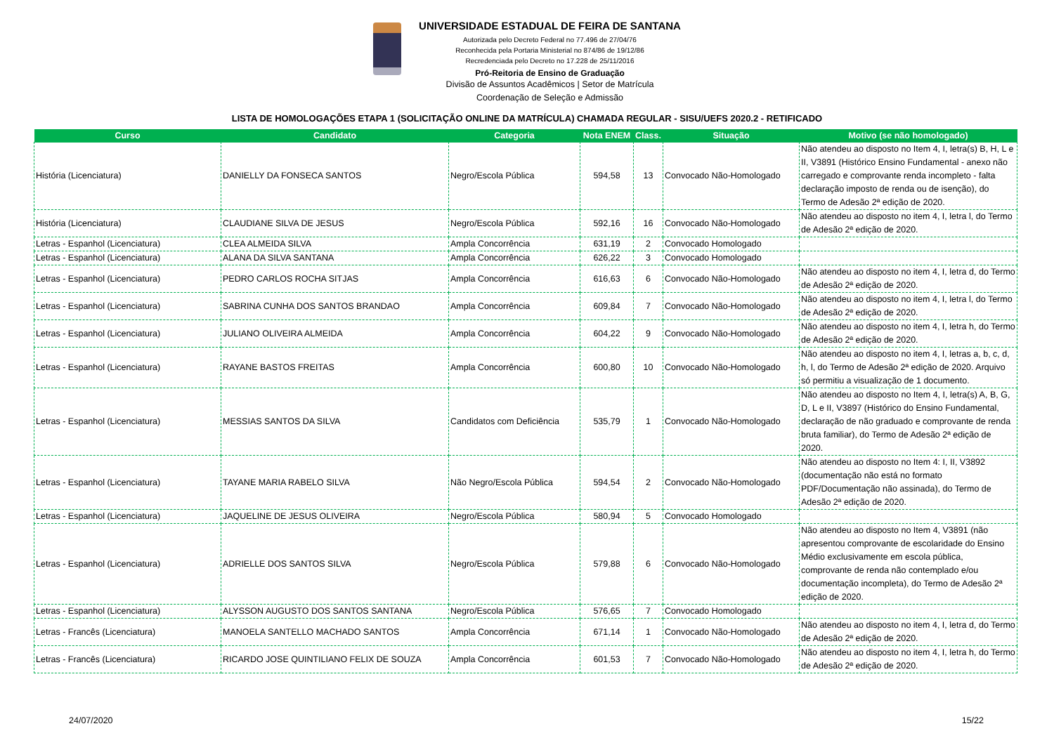UNIVERSIDADE ESTADUAL DE FEIRA DE SANTANA
Autorizada pelo Decreto Federal no 77.496 de 27/04/76
Reconhecida pela Portaria Ministerial no 874/86 de 19/12/86
Recredenciada pelo Decreto no 17.228 de 25/11/2016
Pró-Reitoria de Ensino de Graduação
Divisão de Assuntos Acadêmicos | Setor de Matrícula
Coordenação de Seleção e Admissão
LISTA DE HOMOLOGAÇÕES ETAPA 1 (SOLICITAÇÃO ONLINE DA MATRÍCULA) CHAMADA REGULAR - SISU/UEFS 2020.2 - RETIFICADO
| Curso | Candidato | Categoria | Nota ENEM | Class. | Situação | Motivo (se não homologado) |
| --- | --- | --- | --- | --- | --- | --- |
| História (Licenciatura) | DANIELLY DA FONSECA SANTOS | Negro/Escola Pública | 594,58 | 13 | Convocado Não-Homologado | Não atendeu ao disposto no Item 4, I, letra(s) B, H, L e II, V3891 (Histórico Ensino Fundamental - anexo não carregado e comprovante renda incompleto - falta declaração imposto de renda ou de isenção), do Termo de Adesão 2ª edição de 2020. |
| História (Licenciatura) | CLAUDIANE SILVA DE JESUS | Negro/Escola Pública | 592,16 | 16 | Convocado Não-Homologado | Não atendeu ao disposto no item 4, I, letra l, do Termo de Adesão 2ª edição de 2020. |
| Letras - Espanhol (Licenciatura) | CLEA ALMEIDA SILVA | Ampla Concorrência | 631,19 | 2 | Convocado Homologado | |
| Letras - Espanhol (Licenciatura) | ALANA DA SILVA SANTANA | Ampla Concorrência | 626,22 | 3 | Convocado Homologado | |
| Letras - Espanhol (Licenciatura) | PEDRO CARLOS ROCHA SITJAS | Ampla Concorrência | 616,63 | 6 | Convocado Não-Homologado | Não atendeu ao disposto no item 4, I, letra d, do Termo de Adesão 2ª edição de 2020. |
| Letras - Espanhol (Licenciatura) | SABRINA CUNHA DOS SANTOS BRANDAO | Ampla Concorrência | 609,84 | 7 | Convocado Não-Homologado | Não atendeu ao disposto no item 4, I, letra l, do Termo de Adesão 2ª edição de 2020. |
| Letras - Espanhol (Licenciatura) | JULIANO OLIVEIRA ALMEIDA | Ampla Concorrência | 604,22 | 9 | Convocado Não-Homologado | Não atendeu ao disposto no item 4, I, letra h, do Termo de Adesão 2ª edição de 2020. |
| Letras - Espanhol (Licenciatura) | RAYANE BASTOS FREITAS | Ampla Concorrência | 600,80 | 10 | Convocado Não-Homologado | Não atendeu ao disposto no item 4, I, letras a, b, c, d, h, l, do Termo de Adesão 2ª edição de 2020. Arquivo só permitiu a visualização de 1 documento. |
| Letras - Espanhol (Licenciatura) | MESSIAS SANTOS DA SILVA | Candidatos com Deficiência | 535,79 | 1 | Convocado Não-Homologado | Não atendeu ao disposto no Item 4, I, letra(s) A, B, G, D, L e II, V3897 (Histórico do Ensino Fundamental, declaração de não graduado e comprovante de renda bruta familiar), do Termo de Adesão 2ª edição de 2020. |
| Letras - Espanhol (Licenciatura) | TAYANE MARIA RABELO SILVA | Não Negro/Escola Pública | 594,54 | 2 | Convocado Não-Homologado | Não atendeu ao disposto no Item 4: I, II, V3892 (documentação não está no formato PDF/Documentação não assinada), do Termo de Adesão 2ª edição de 2020. |
| Letras - Espanhol (Licenciatura) | JAQUELINE DE JESUS OLIVEIRA | Negro/Escola Pública | 580,94 | 5 | Convocado Homologado | |
| Letras - Espanhol (Licenciatura) | ADRIELLE DOS SANTOS SILVA | Negro/Escola Pública | 579,88 | 6 | Convocado Não-Homologado | Não atendeu ao disposto no Item 4, V3891 (não apresentou comprovante de escolaridade do Ensino Médio exclusivamente em escola pública, comprovante de renda não contemplado e/ou documentação incompleta), do Termo de Adesão 2ª edição de 2020. |
| Letras - Espanhol (Licenciatura) | ALYSSON AUGUSTO DOS SANTOS SANTANA | Negro/Escola Pública | 576,65 | 7 | Convocado Homologado | |
| Letras - Francês (Licenciatura) | MANOELA SANTELLO MACHADO SANTOS | Ampla Concorrência | 671,14 | 1 | Convocado Não-Homologado | Não atendeu ao disposto no item 4, I, letra d, do Termo de Adesão 2ª edição de 2020. |
| Letras - Francês (Licenciatura) | RICARDO JOSE QUINTILIANO FELIX DE SOUZA | Ampla Concorrência | 601,53 | 7 | Convocado Não-Homologado | Não atendeu ao disposto no item 4, I, letra h, do Termo de Adesão 2ª edição de 2020. |
24/07/2020 15/22